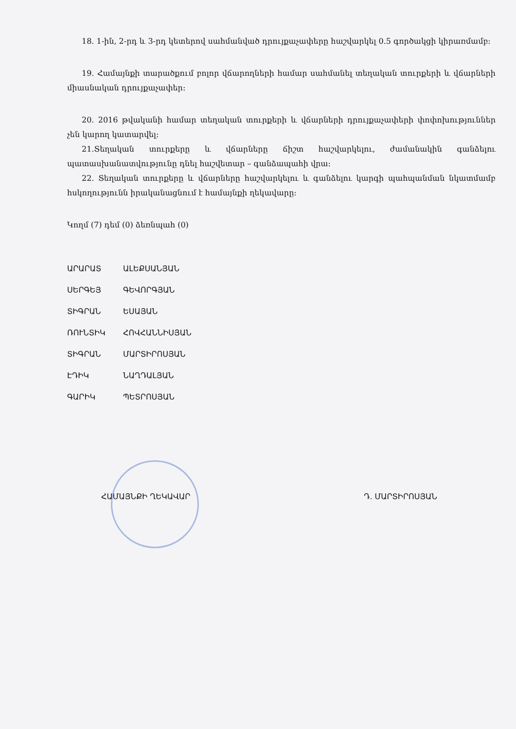18. 1-ին, 2-րդ և 3-րդ կետերով սահմանված դրույքաչափերը հաշվարկել 0.5 գործակցի կիրառմամբ։
19. Համայնքի տարածքում բոլոր վճարողների համար սահմանել տեղական տուրքերի և վճարների միասնական դրույքաչափեր։
20. 2016 թվականի համար տեղական տուրքերի և վճարների դրույքաչափերի փոփոխություններ չեն կարող կատարվել։
21.Տեղական տուրքերը և վճարները ճիշտ հաշվարկելու, ժամանակին գանձելու պատասխանատվությունը դնել հաշվետար – գանձապահի վրա։
22. Տեղական տուրքերը և վճարները հաշվարկելու և գանձելու կարգի պահպանման նկատմամբ հսկողությունն իրականացնում է համայնքի ղեկավարը։
Կողմ (7) դեմ (0) ձեռնպահ (0)
ԱՐԱՐԱՏ ԱԼԵՔՍԱՆՅԱՆ ՍԵՐԳԵՅ ԳԵՎՈՐԳՅԱՆ ՏԻԳՐԱՆ ԵՍԱՅԱՆ ՌՈՒՆՏԻԿ ՀՈՎՀԱՆՆԻՍՅԱՆ ՏԻԳՐԱՆ ՄԱՐՏԻՐՈՍՅԱՆ ԷԴԻԿ ՆԱՂԴԱԼՅԱՆ ԳԱՐԻԿ ՊԵՏՐՈՍՅԱՆ
ՀԱՄԱՅՆՔԻ ՂԵԿԱՎԱՐ Դ. ՄԱՐՏԻՐՈՍՅԱՆ